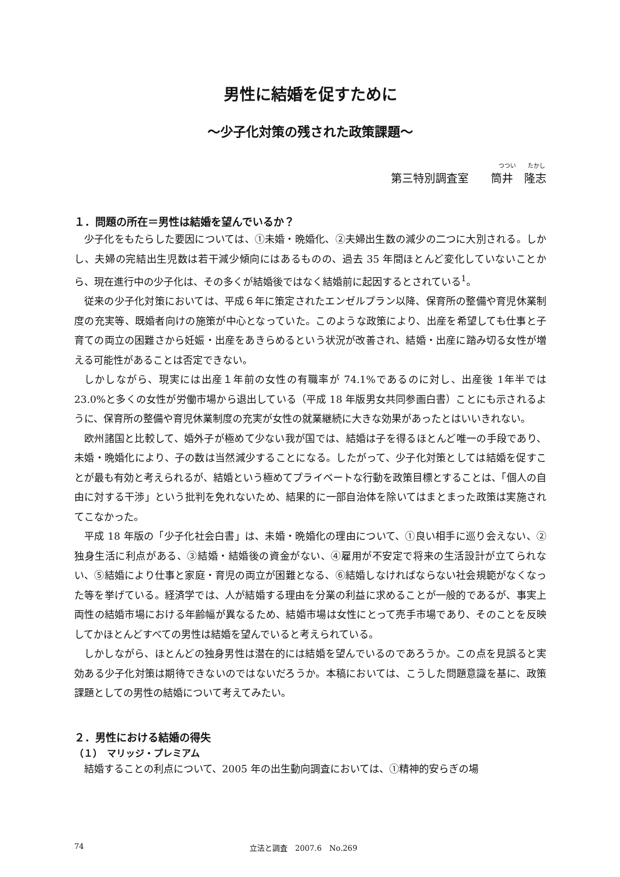男性に結婚を促すために
～少子化対策の残された政策課題～
つつい　　たかし
第三特別調査室　　筒井　隆志
１．問題の所在＝男性は結婚を望んでいるか？
少子化をもたらした要因については、①未婚・晩婚化、②夫婦出生数の減少の二つに大別される。しかし、夫婦の完結出生児数は若干減少傾向にはあるものの、過去 35 年間ほとんど変化していないことから、現在進行中の少子化は、その多くが結婚後ではなく結婚前に起因するとされている<sup>1</sup>。
従来の少子化対策においては、平成６年に策定されたエンゼルプラン以降、保育所の整備や育児休業制度の充実等、既婚者向けの施策が中心となっていた。このような政策により、出産を希望しても仕事と子育ての両立の困難さから妊娠・出産をあきらめるという状況が改善され、結婚・出産に踏み切る女性が増える可能性があることは否定できない。
しかしながら、現実には出産１年前の女性の有職率が 74.1%であるのに対し、出産後 1年半では23.0%と多くの女性が労働市場から退出している（平成 18 年版男女共同参画白書）ことにも示されるように、保育所の整備や育児休業制度の充実が女性の就業継続に大きな効果があったとはいいきれない。
欧州諸国と比較して、婚外子が極めて少ない我が国では、結婚は子を得るほとんど唯一の手段であり、未婚・晩婚化により、子の数は当然減少することになる。したがって、少子化対策としては結婚を促すことが最も有効と考えられるが、結婚という極めてプライベートな行動を政策目標とすることは、「個人の自由に対する干渉」という批判を免れないため、結果的に一部自治体を除いてはまとまった政策は実施されてこなかった。
平成 18 年版の「少子化社会白書」は、未婚・晩婚化の理由について、①良い相手に巡り会えない、②独身生活に利点がある、③結婚・結婚後の資金がない、④雇用が不安定で将来の生活設計が立てられない、⑤結婚により仕事と家庭・育児の両立が困難となる、⑥結婚しなければならない社会規範がなくなった等を挙げている。経済学では、人が結婚する理由を分業の利益に求めることが一般的であるが、事実上両性の結婚市場における年齢幅が異なるため、結婚市場は女性にとって売手市場であり、そのことを反映してかほとんどすべての男性は結婚を望んでいると考えられている。
しかしながら、ほとんどの独身男性は潜在的には結婚を望んでいるのであろうか。この点を見誤ると実効ある少子化対策は期待できないのではないだろうか。本稿においては、こうした問題意識を基に、政策課題としての男性の結婚について考えてみたい。
２．男性における結婚の得失
（１）　マリッジ・プレミアム
結婚することの利点について、2005 年の出生動向調査においては、①精神的安らぎの場
74 立法と調査　2007.6　No.269